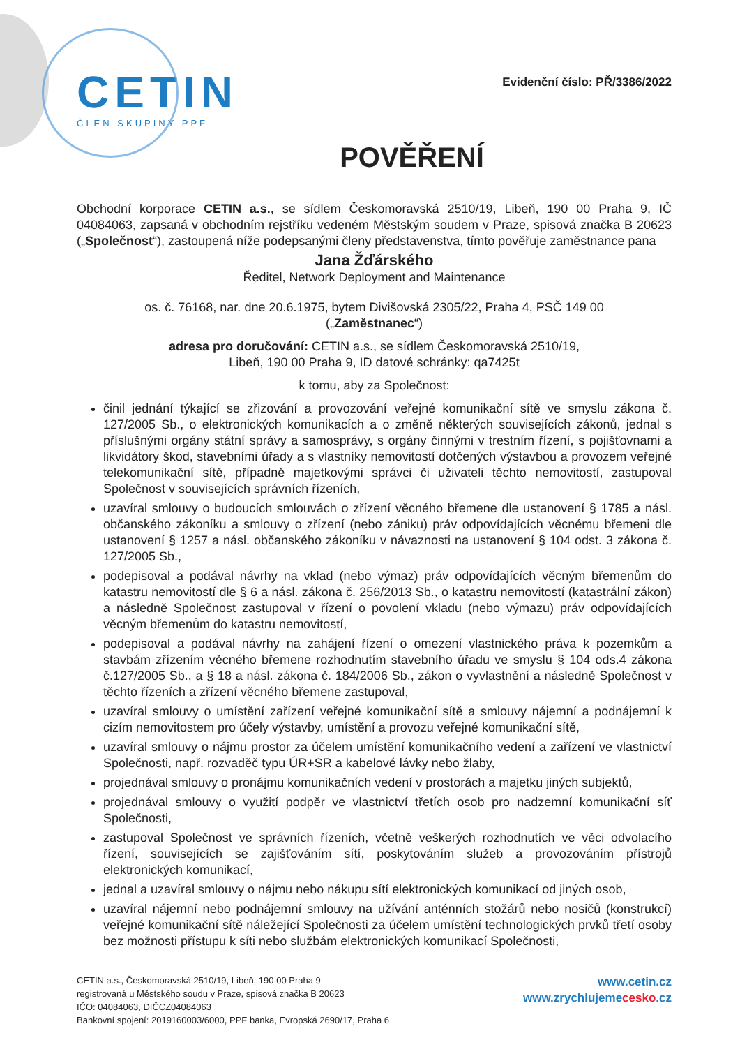CETIN
ČLEN SKUPINY PPF
Evidenční číslo: PŘ/3386/2022
POVĚŘENÍ
Obchodní korporace CETIN a.s., se sídlem Českomoravská 2510/19, Libeň, 190 00 Praha 9, IČ 04084063, zapsaná v obchodním rejstříku vedeném Městským soudem v Praze, spisová značka B 20623 („Společnost“), zastoupená níže podepsanými členy představenstva, tímto pověřuje zaměstnance pana
Jana Žďárského
Ředitel, Network Deployment and Maintenance
os. č. 76168, nar. dne 20.6.1975, bytem Divišovská 2305/22, Praha 4, PSČ 149 00
(„Zaměstnanec“)
adresa pro doručování: CETIN a.s., se sídlem Českomoravská 2510/19,
Libeň, 190 00 Praha 9, ID datové schránky: qa7425t
k tomu, aby za Společnost:
činil jednání týkající se zřizování a provozování veřejné komunikační sítě ve smyslu zákona č. 127/2005 Sb., o elektronických komunikacích a o změně některých souvisejících zákonů, jednal s příslušnými orgány státní správy a samosprávy, s orgány činnými v trestním řízení, s pojišťovnami a likvidátory škod, stavebními úřady a s vlastníky nemovitostí dotčených výstavbou a provozem veřejné telekomunikační sítě, případně majetkovými správci či uživateli těchto nemovitostí, zastupoval Společnost v souvisejících správních řízeních,
uzavíral smlouvy o budoucích smlouvách o zřízení věcného břemene dle ustanovení § 1785 a násl. občanského zákoníku a smlouvy o zřízení (nebo zániku) práv odpovídajících věcnému břemeni dle ustanovení § 1257 a násl. občanského zákoníku v návaznosti na ustanovení § 104 odst. 3 zákona č. 127/2005 Sb.,
podepisoval a podával návrhy na vklad (nebo výmaz) práv odpovídajících věcným břemenům do katastru nemovitostí dle § 6 a násl. zákona č. 256/2013 Sb., o katastru nemovitostí (katastrální zákon) a následně Společnost zastupoval v řízení o povolení vkladu (nebo výmazu) práv odpovídajících věcným břemenům do katastru nemovitostí,
podepisoval a podával návrhy na zahájení řízení o omezení vlastnického práva k pozemkům a stavbám zřízením věcného břemene rozhodnutím stavebního úřadu ve smyslu § 104 ods.4 zákona č.127/2005 Sb., a § 18 a násl. zákona č. 184/2006 Sb., zákon o vyvlastnění a následně Společnost v těchto řízeních a zřízení věcného břemene zastupoval,
uzavíral smlouvy o umístění zařízení veřejné komunikační sítě a smlouvy nájemní a podnájemní k cizím nemovitostem pro účely výstavby, umístění a provozu veřejné komunikační sítě,
uzavíral smlouvy o nájmu prostor za účelem umístění komunikačního vedení a zařízení ve vlastnictví Společnosti, např. rozvaděč typu ÚR+SR a kabelové lávky nebo žlaby,
projednával smlouvy o pronájmu komunikačních vedení v prostorách a majetku jiných subjektů,
projednával smlouvy o využití podpěr ve vlastnictví třetích osob pro nadzemní komunikační síť Společnosti,
zastupoval Společnost ve správních řízeních, včetně veškerých rozhodnutích ve věci odvolacího řízení, souvisejících se zajišťováním sítí, poskytováním služeb a provozováním přístrojů elektronických komunikací,
jednal a uzavíral smlouvy o nájmu nebo nákupu sítí elektronických komunikací od jiných osob,
uzavíral nájemní nebo podnájemní smlouvy na užívání anténních stožárů nebo nosičů (konstrukcí) veřejné komunikační sítě náležející Společnosti za účelem umístění technologických prvků třetí osoby bez možnosti přístupu k síti nebo službám elektronických komunikací Společnosti,
CETIN a.s., Českomoravská 2510/19, Libeň, 190 00 Praha 9
registrovaná u Městského soudu v Praze, spisová značka B 20623
IČO: 04084063, DIČCZ04084063
Bankovní spojení: 2019160003/6000, PPF banka, Evropská 2690/17, Praha 6
www.cetin.cz
www.zrychlujemecesko.cz